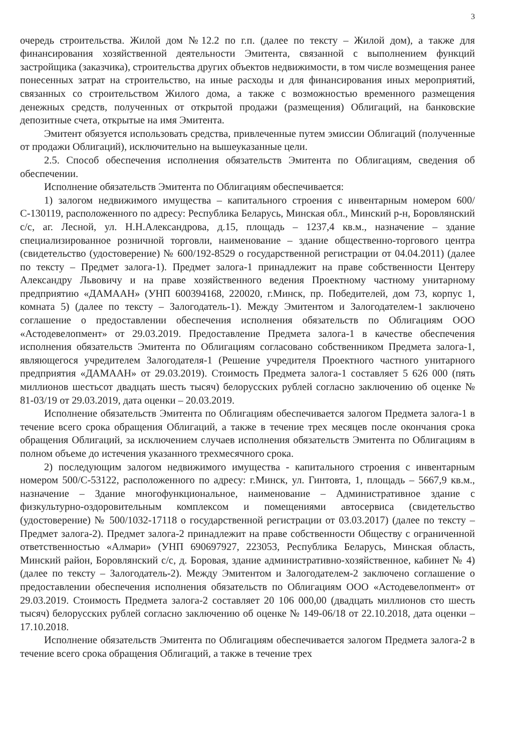3
очередь строительства. Жилой дом №12.2 по г.п. (далее по тексту – Жилой дом), а также для финансирования хозяйственной деятельности Эмитента, связанной с выполнением функций застройщика (заказчика), строительства других объектов недвижимости, в том числе возмещения ранее понесенных затрат на строительство, на иные расходы и для финансирования иных мероприятий, связанных со строительством Жилого дома, а также с возможностью временного размещения денежных средств, полученных от открытой продажи (размещения) Облигаций, на банковские депозитные счета, открытые на имя Эмитента.
Эмитент обязуется использовать средства, привлеченные путем эмиссии Облигаций (полученные от продажи Облигаций), исключительно на вышеуказанные цели.
2.5. Способ обеспечения исполнения обязательств Эмитента по Облигациям, сведения об обеспечении.
Исполнение обязательств Эмитента по Облигациям обеспечивается:
1) залогом недвижимого имущества – капитального строения с инвентарным номером 600/С-130119, расположенного по адресу: Республика Беларусь, Минская обл., Минский р-н, Боровлянский с/с, аг. Лесной, ул. Н.Н.Александрова, д.15, площадь – 1237,4 кв.м., назначение – здание специализированное розничной торговли, наименование – здание общественно-торгового центра (свидетельство (удостоверение) № 600/192-8529 о государственной регистрации от 04.04.2011) (далее по тексту – Предмет залога-1). Предмет залога-1 принадлежит на праве собственности Центеру Александру Львовичу и на праве хозяйственного ведения Проектному частному унитарному предприятию «ДАМААН» (УНП 600394168, 220020, г.Минск, пр. Победителей, дом 73, корпус 1, комната 5) (далее по тексту – Залогодатель-1). Между Эмитентом и Залогодателем-1 заключено соглашение о предоставлении обеспечения исполнения обязательств по Облигациям ООО «Астодевелопмент» от 29.03.2019. Предоставление Предмета залога-1 в качестве обеспечения исполнения обязательств Эмитента по Облигациям согласовано собственником Предмета залога-1, являющегося учредителем Залогодателя-1 (Решение учредителя Проектного частного унитарного предприятия «ДАМААН» от 29.03.2019). Стоимость Предмета залога-1 составляет 5 626 000 (пять миллионов шестьсот двадцать шесть тысяч) белорусских рублей согласно заключению об оценке № 81-03/19 от 29.03.2019, дата оценки – 20.03.2019.
Исполнение обязательств Эмитента по Облигациям обеспечивается залогом Предмета залога-1 в течение всего срока обращения Облигаций, а также в течение трех месяцев после окончания срока обращения Облигаций, за исключением случаев исполнения обязательств Эмитента по Облигациям в полном объеме до истечения указанного трехмесячного срока.
2) последующим залогом недвижимого имущества - капитального строения с инвентарным номером 500/С-53122, расположенного по адресу: г.Минск, ул. Гинтовта, 1, площадь – 5667,9 кв.м., назначение – Здание многофункциональное, наименование – Административное здание с физкультурно-оздоровительным комплексом и помещениями автосервиса (свидетельство (удостоверение) № 500/1032-17118 о государственной регистрации от 03.03.2017) (далее по тексту – Предмет залога-2). Предмет залога-2 принадлежит на праве собственности Обществу с ограниченной ответственностью «Алмари» (УНП 690697927, 223053, Республика Беларусь, Минская область, Минский район, Боровлянский с/с, д. Боровая, здание административно-хозяйственное, кабинет № 4) (далее по тексту – Залогодатель-2). Между Эмитентом и Залогодателем-2 заключено соглашение о предоставлении обеспечения исполнения обязательств по Облигациям ООО «Астодевелопмент» от 29.03.2019. Стоимость Предмета залога-2 составляет 20 106 000,00 (двадцать миллионов сто шесть тысяч) белорусских рублей согласно заключению об оценке № 149-06/18 от 22.10.2018, дата оценки – 17.10.2018.
Исполнение обязательств Эмитента по Облигациям обеспечивается залогом Предмета залога-2 в течение всего срока обращения Облигаций, а также в течение трех